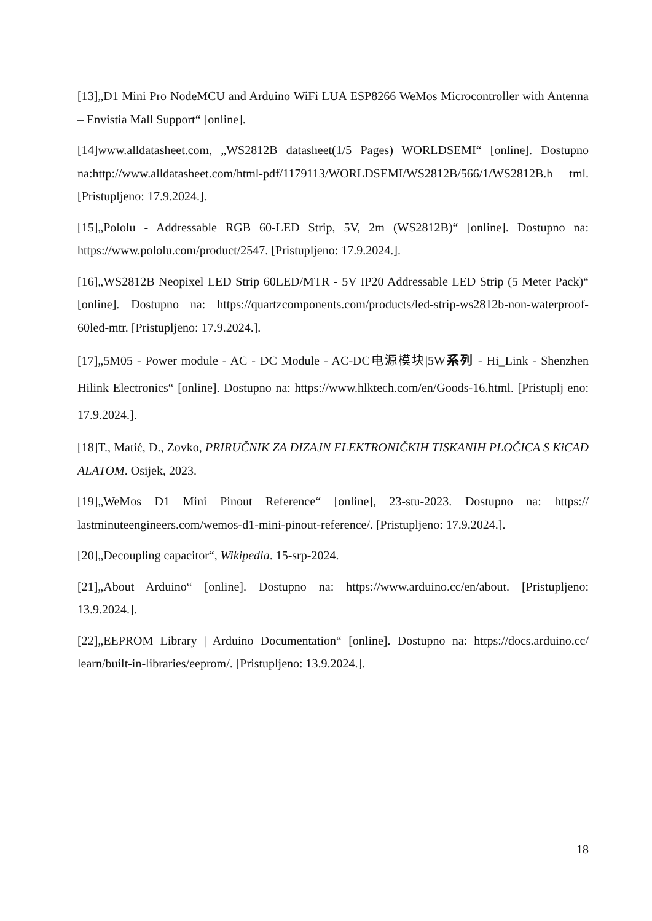[13]„D1 Mini Pro NodeMCU and Arduino WiFi LUA ESP8266 WeMos Microcontroller with Antenna – Envistia Mall Support“ [online].
[14]www.alldatasheet.com, „WS2812B datasheet(1/5 Pages) WORLDSEMI“ [online]. Dostupno na:http://www.alldatasheet.com/html-pdf/1179113/WORLDSEMI/WS2812B/566/1/WS2812B.h tml. [Pristupljeno: 17.9.2024.].
[15]„Pololu - Addressable RGB 60-LED Strip, 5V, 2m (WS2812B)“ [online]. Dostupno na: https://www.pololu.com/product/2547. [Pristupljeno: 17.9.2024.].
[16]„WS2812B Neopixel LED Strip 60LED/MTR - 5V IP20 Addressable LED Strip (5 Meter Pack)“ [online]. Dostupno na: https://quartzcomponents.com/products/led-strip-ws2812b-non-waterproof-60led-mtr. [Pristupljeno: 17.9.2024.].
[17]„5M05 - Power module - AC - DC Module - AC-DC电源模块|5W系列 - Hi_Link - Shenzhen Hilink Electronics“ [online]. Dostupno na: https://www.hlktech.com/en/Goods-16.html. [Pristuplj eno: 17.9.2024.].
[18]T., Matić, D., Zovko, PRIRUČNIK ZA DIZAJN ELEKTRONIČKIH TISKANIH PLOČICA S KiCAD ALATOM. Osijek, 2023.
[19]„WeMos D1 Mini Pinout Reference“ [online], 23-stu-2023. Dostupno na: https:// lastminuteengineers.com/wemos-d1-mini-pinout-reference/. [Pristupljeno: 17.9.2024.].
[20]„Decoupling capacitor“, Wikipedia. 15-srp-2024.
[21]„About Arduino“ [online]. Dostupno na: https://www.arduino.cc/en/about. [Pristupljeno: 13.9.2024.].
[22]„EEPROM Library | Arduino Documentation“ [online]. Dostupno na: https://docs.arduino.cc/ learn/built-in-libraries/eeprom/. [Pristupljeno: 13.9.2024.].
18